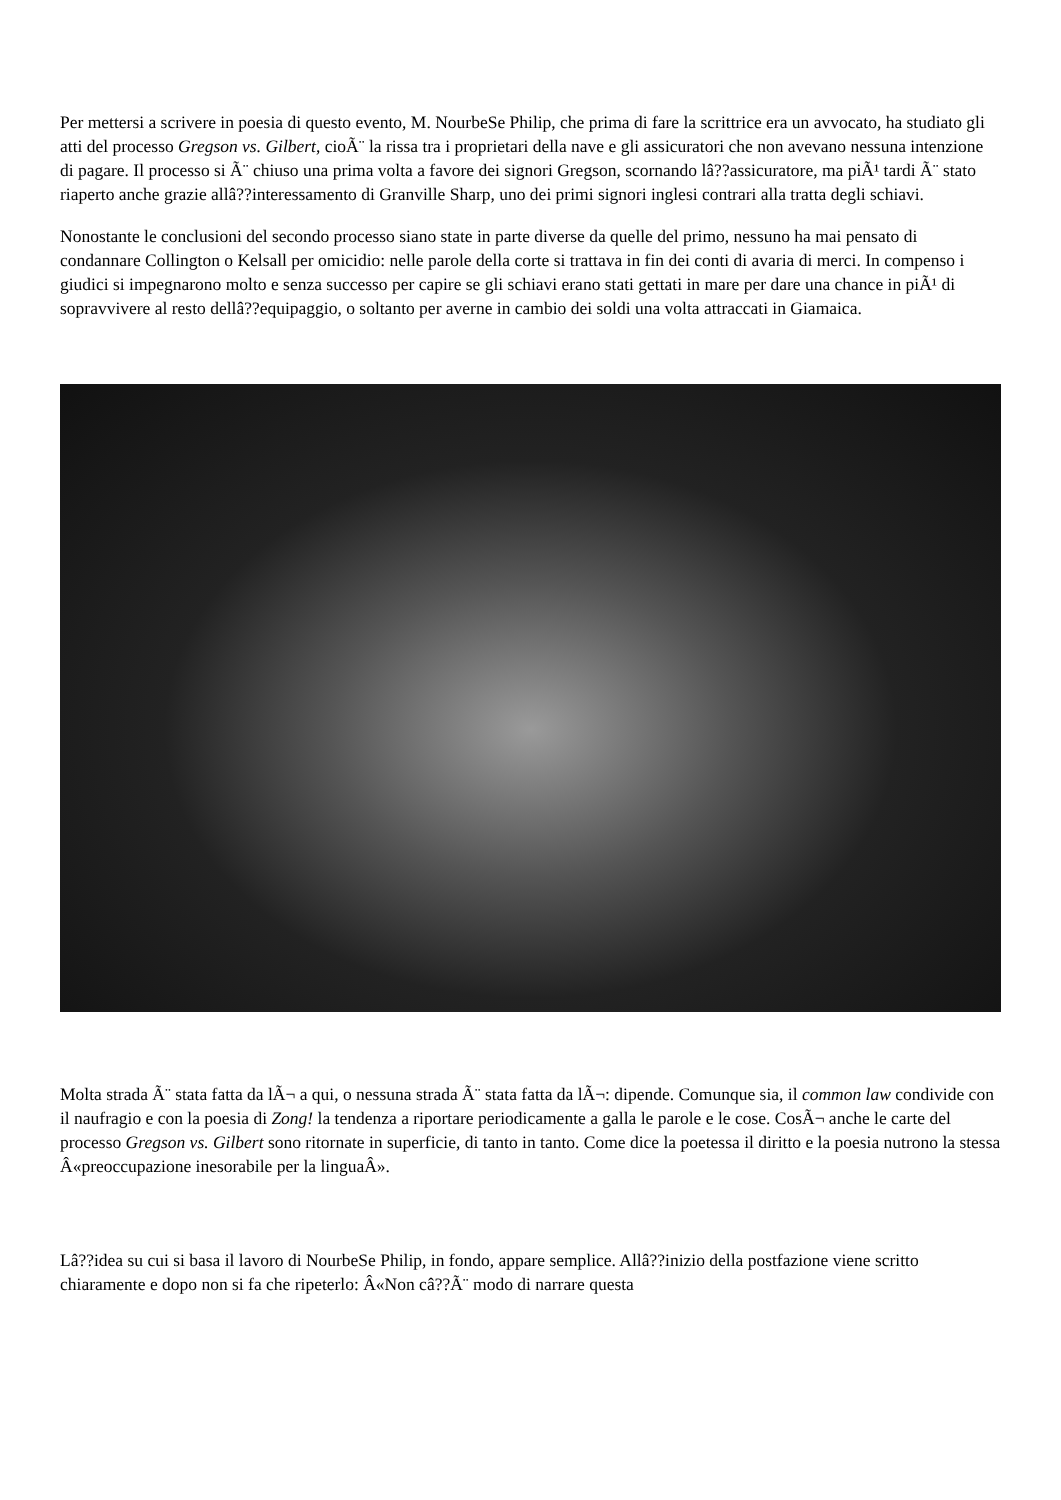Per mettersi a scrivere in poesia di questo evento, M. NourbeSe Philip, che prima di fare la scrittrice era un avvocato, ha studiato gli atti del processo Gregson vs. Gilbert, cioÃ¨ la rissa tra i proprietari della nave e gli assicuratori che non avevano nessuna intenzione di pagare. Il processo si Ã¨ chiuso una prima volta a favore dei signori Gregson, scornando lâ??assicuratore, ma piÃ¹ tardi Ã¨ stato riaperto anche grazie allâ??interessamento di Granville Sharp, uno dei primi signori inglesi contrari alla tratta degli schiavi.
Nonostante le conclusioni del secondo processo siano state in parte diverse da quelle del primo, nessuno ha mai pensato di condannare Collington o Kelsall per omicidio: nelle parole della corte si trattava in fin dei conti di avaria di merci. In compenso i giudici si impegnarono molto e senza successo per capire se gli schiavi erano stati gettati in mare per dare una chance in piÃ¹ di sopravvivere al resto dellâ??equipaggio, o soltanto per averne in cambio dei soldi una volta attraccati in Giamaica.
Molta strada Ã¨ stata fatta da lÃ¬ a qui, o nessuna strada Ã¨ stata fatta da lÃ¬: dipende. Comunque sia, il common law condivide con il naufragio e con la poesia di Zong! la tendenza a riportare periodicamente a galla le parole e le cose. CosÃ¬ anche le carte del processo Gregson vs. Gilbert sono ritornate in superficie, di tanto in tanto. Come dice la poetessa il diritto e la poesia nutrono la stessa Â«preoccupazione inesorabile per la linguaÂ».
Lâ??idea su cui si basa il lavoro di NourbeSe Philip, in fondo, appare semplice. Allâ??inizio della postfazione viene scritto chiaramente e dopo non si fa che ripeterlo: Â«Non câ??Ã¨ modo di narrare questa